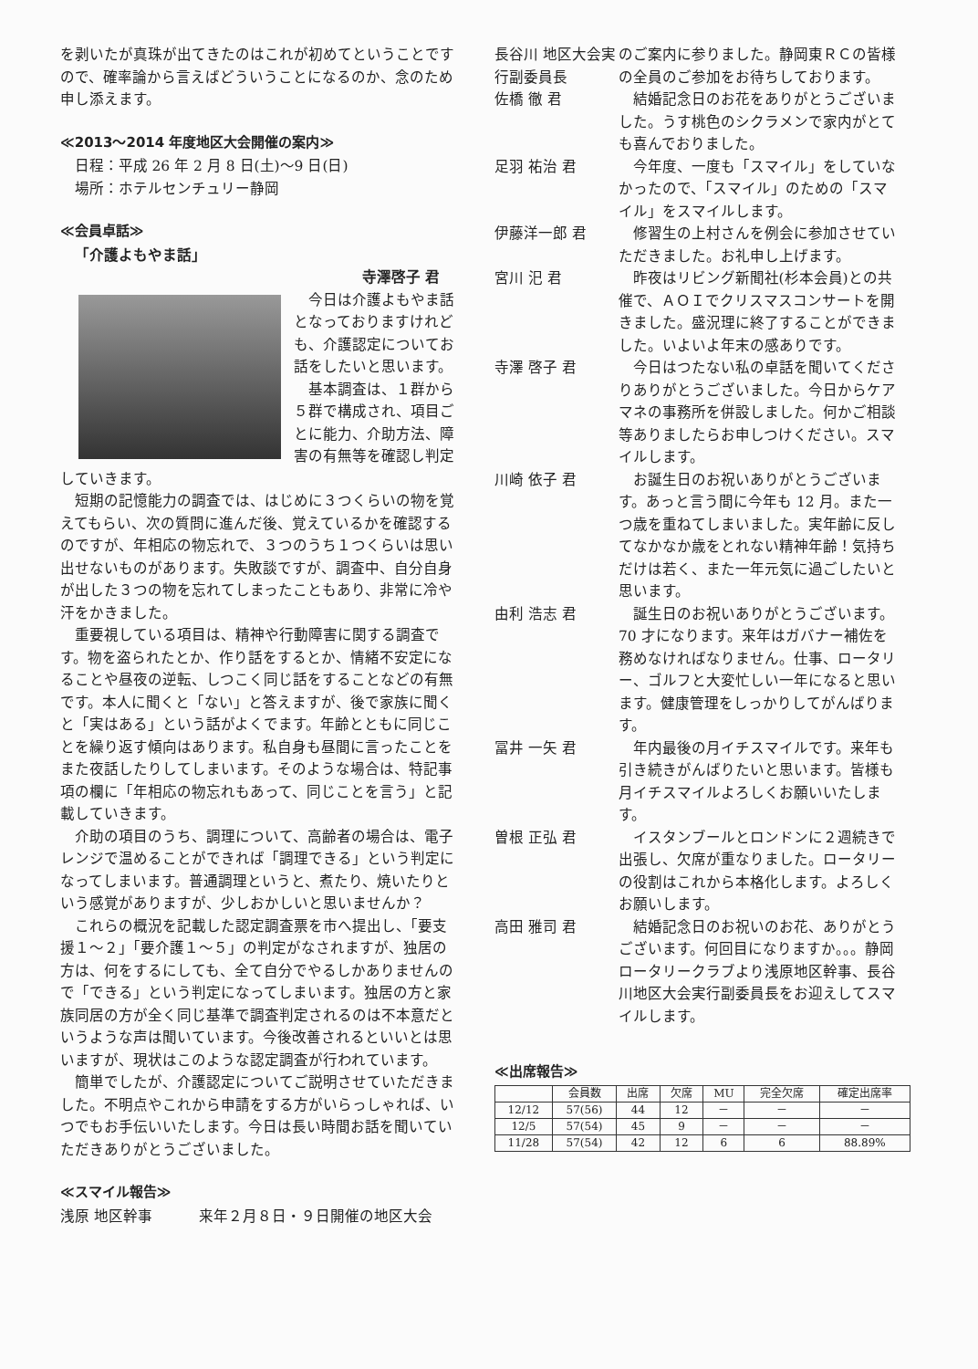を剥いたが真珠が出てきたのはこれが初めてということですので、確率論から言えばどういうことになるのか、念のため申し添えます。
≪2013～2014 年度地区大会開催の案内≫
日程：平成 26 年 2 月 8 日(土)～9 日(日)
場所：ホテルセンチュリー静岡
≪会員卓話≫
「介護よもやま話」
寺澤啓子 君
今日は介護よもやま話となっておりますけれども、介護認定についてお話をしたいと思います。
基本調査は、１群から５群で構成され、項目ごとに能力、介助方法、障害の有無等を確認し判定していきます。
短期の記憶能力の調査では、はじめに３つくらいの物を覚えてもらい、次の質問に進んだ後、覚えているかを確認するのですが、年相応の物忘れで、３つのうち１つくらいは思い出せないものがあります。失敗談ですが、調査中、自分自身が出した３つの物を忘れてしまったこともあり、非常に冷や汗をかきました。
重要視している項目は、精神や行動障害に関する調査です。物を盗られたとか、作り話をするとか、情緒不安定になることや昼夜の逆転、しつこく同じ話をすることなどの有無です。本人に聞くと「ない」と答えますが、後で家族に聞くと「実はある」という話がよくでます。年齢とともに同じことを繰り返す傾向はあります。私自身も昼間に言ったことをまた夜話したりしてしまいます。そのような場合は、特記事項の欄に「年相応の物忘れもあって、同じことを言う」と記載していきます。
介助の項目のうち、調理について、高齢者の場合は、電子レンジで温めることができれば「調理できる」という判定になってしまいます。普通調理というと、煮たり、焼いたりという感覚がありますが、少しおかしいと思いませんか？
これらの概況を記載した認定調査票を市へ提出し、「要支援１～２」「要介護１～５」の判定がなされますが、独居の方は、何をするにしても、全て自分でやるしかありませんので「できる」という判定になってしまいます。独居の方と家族同居の方が全く同じ基準で調査判定されるのは不本意だというような声は聞いています。今後改善されるといいとは思いますが、現状はこのような認定調査が行われています。
簡単でしたが、介護認定についてご説明させていただきました。不明点やこれから申請をする方がいらっしゃれば、いつでもお手伝いいたします。今日は長い時間お話を聞いていただきありがとうございました。
≪スマイル報告≫
浅原 地区幹事 来年２月８日・９日開催の地区大会
長谷川 地区大会実行副委員長
のご案内に参りました。静岡東ＲＣの皆様の全員のご参加をお待ちしております。
佐橋 徹 君 結婚記念日のお花をありがとうございました。うす桃色のシクラメンで家内がとても喜んでおりました。
足羽 祐治 君 今年度、一度も「スマイル」をしていなかったので、「スマイル」のための「スマイル」をスマイルします。
伊藤洋一郎 君 修習生の上村さんを例会に参加させていただきました。お礼申し上げます。
宮川 汜 君 昨夜はリビング新聞社(杉本会員)との共催で、ＡＯＩでクリスマスコンサートを開きました。盛況理に終了することができました。いよいよ年末の感ありです。
寺澤 啓子 君 今日はつたない私の卓話を聞いてくださりありがとうございました。今日からケアマネの事務所を併設しました。何かご相談等ありましたらお申しつけください。スマイルします。
川崎 依子 君 お誕生日のお祝いありがとうございます。あっと言う間に今年も 12 月。また一つ歳を重ねてしまいました。実年齢に反してなかなか歳をとれない精神年齢！気持ちだけは若く、また一年元気に過ごしたいと思います。
由利 浩志 君 誕生日のお祝いありがとうございます。70 才になります。来年はガバナー補佐を務めなければなりません。仕事、ロータリー、ゴルフと大変忙しい一年になると思います。健康管理をしっかりしてがんばります。
冨井 一矢 君 年内最後の月イチスマイルです。来年も引き続きがんばりたいと思います。皆様も月イチスマイルよろしくお願いいたします。
曽根 正弘 君 イスタンブールとロンドンに２週続きで出張し、欠席が重なりました。ロータリーの役割はこれから本格化します。よろしくお願いします。
高田 雅司 君 結婚記念日のお祝いのお花、ありがとうございます。何回目になりますか。。。静岡ロータリークラブより浅原地区幹事、長谷川地区大会実行副委員長をお迎えしてスマイルします。
≪出席報告≫
| | 会員数 | 出席 | 欠席 | MU | 完全欠席 | 確定出席率 |
| --- | --- | --- | --- | --- | --- | --- |
| 12/12 | 57(56) | 44 | 12 | － | － | － |
| 12/5 | 57(54) | 45 | 9 | － | － | － |
| 11/28 | 57(54) | 42 | 12 | 6 | 6 | 88.89% |